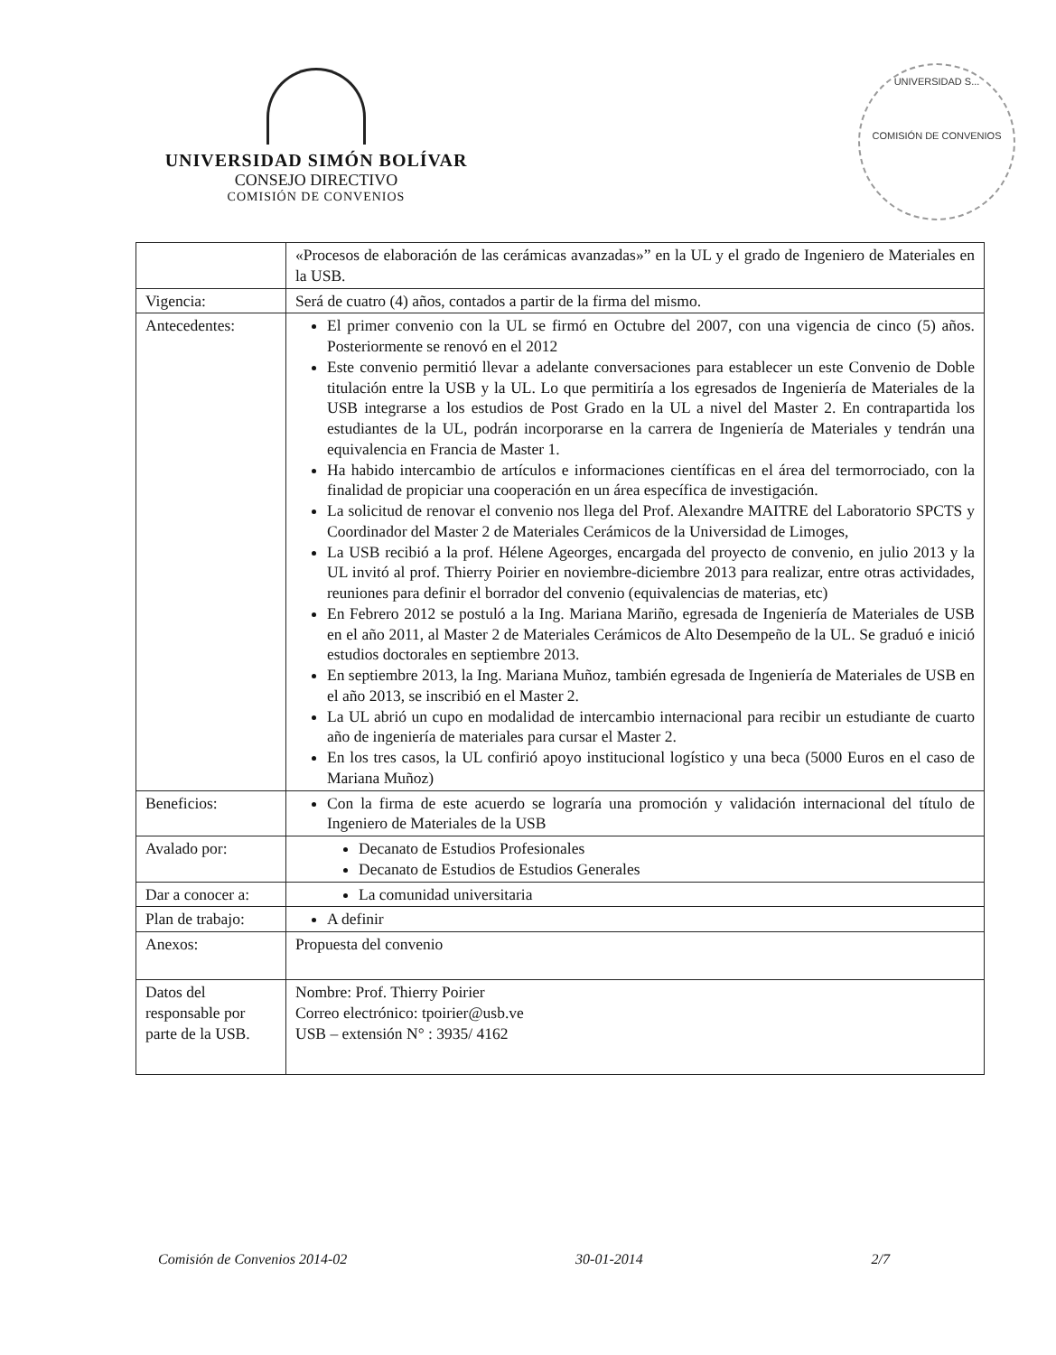UNIVERSIDAD SIMÓN BOLÍVAR
CONSEJO DIRECTIVO
COMISIÓN DE CONVENIOS
UNIVERSIDAD S...
COMISIÓN DE CONVENIOS
| | «Procesos de elaboración de las cerámicas avanzadas»” en la UL y el grado de Ingeniero de Materiales en la USB. |
| Vigencia: | Será de cuatro (4) años, contados a partir de la firma del mismo. |
| Antecedentes: | El primer convenio con la UL se firmó en Octubre del 2007, con una vigencia de cinco (5) años. Posteriormente se renovó en el 2012 Este convenio permitió llevar a adelante conversaciones para establecer un este Convenio de Doble titulación entre la USB y la UL. Lo que permitiría a los egresados de Ingeniería de Materiales de la USB integrarse a los estudios de Post Grado en la UL a nivel del Master 2. En contrapartida los estudiantes de la UL, podrán incorporarse en la carrera de Ingeniería de Materiales y tendrán una equivalencia en Francia de Master 1. Ha habido intercambio de artículos e informaciones científicas en el área del termorrociado, con la finalidad de propiciar una cooperación en un área específica de investigación. La solicitud de renovar el convenio nos llega del Prof. Alexandre MAITRE del Laboratorio SPCTS y Coordinador del Master 2 de Materiales Cerámicos de la Universidad de Limoges, La USB recibió a la prof. Hélene Ageorges, encargada del proyecto de convenio, en julio 2013 y la UL invitó al prof. Thierry Poirier en noviembre-diciembre 2013 para realizar, entre otras actividades, reuniones para definir el borrador del convenio (equivalencias de materias, etc) En Febrero 2012 se postuló a la Ing. Mariana Mariño, egresada de Ingeniería de Materiales de USB en el año 2011, al Master 2 de Materiales Cerámicos de Alto Desempeño de la UL. Se graduó e inició estudios doctorales en septiembre 2013. En septiembre 2013, la Ing. Mariana Muñoz, también egresada de Ingeniería de Materiales de USB en el año 2013, se inscribió en el Master 2. La UL abrió un cupo en modalidad de intercambio internacional para recibir un estudiante de cuarto año de ingeniería de materiales para cursar el Master 2. En los tres casos, la UL confirió apoyo institucional logístico y una beca (5000 Euros en el caso de Mariana Muñoz) |
| Beneficios: | Con la firma de este acuerdo se lograría una promoción y validación internacional del título de Ingeniero de Materiales de la USB |
| Avalado por: | Decanato de Estudios Profesionales Decanato de Estudios de Estudios Generales |
| Dar a conocer a: | La comunidad universitaria |
| Plan de trabajo: | A definir |
| Anexos: | Propuesta del convenio |
| Datos del responsable por parte de la USB. | Nombre: Prof. Thierry Poirier Correo electrónico: tpoirier@usb.ve USB – extensión N° : 3935/ 4162 |
Comisión de Convenios 2014-02 30-01-2014 2/7